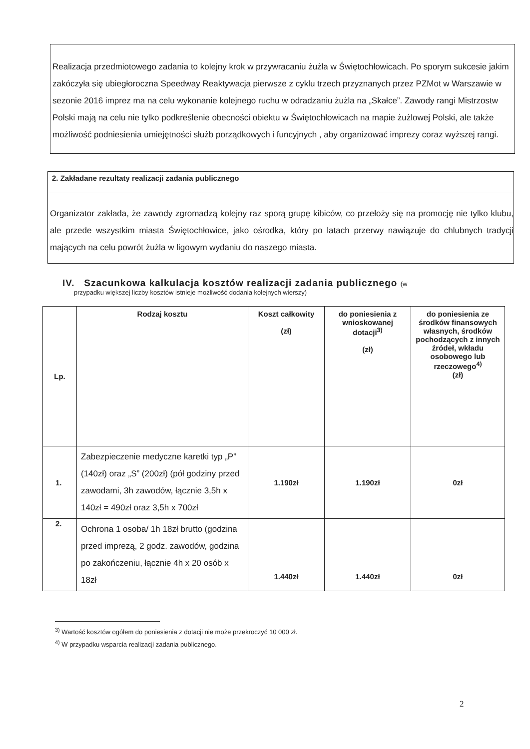Realizacja przedmiotowego zadania to kolejny krok w przywracaniu żużla w Świętochłowicach. Po sporym sukcesie jakim zakóczyła się ubiegłoroczna Speedway Reaktywacja pierwsze z cyklu trzech przyznanych przez PZMot w Warszawie w sezonie 2016 imprez ma na celu wykonanie kolejnego ruchu w odradzaniu żużla na „Skałce”. Zawody rangi Mistrzostw Polski mają na celu nie tylko podkreślenie obecności obiektu w Świętochłowicach na mapie żużlowej Polski, ale także możliwość podniesienia umiejętności służb porządkowych i funcyjnych , aby organizować imprezy coraz wyższej rangi.
2. Zakładane rezultaty realizacji zadania publicznego
Organizator zakłada, że zawody zgromadzą kolejny raz sporą grupę kibiców, co przełoży się na promocję nie tylko klubu, ale przede wszystkim miasta Świętochłowice, jako ośrodka, który po latach przerwy nawiązuje do chlubnych tradycji mających na celu powrót żużla w ligowym wydaniu do naszego miasta.
IV. Szacunkowa kalkulacja kosztów realizacji zadania publicznego (w
przypadku większej liczby kosztów istnieje możliwość dodania kolejnych wierszy)
| Lp. | Rodzaj kosztu | Koszt całkowity (zł) | do poniesienia z wnioskowanej dotacji<sup>3)</sup> (zł) | do poniesienia ze środków finansowych własnych, środków pochodzących z innych źródeł, wkładu osobowego lub rzeczowego<sup>4)</sup> (zł) |
| --- | --- | --- | --- | --- |
| 1. | Zabezpieczenie medyczne karetki typ „P” (140zł) oraz „S” (200zł) (pół godziny przed zawodami, 3h zawodów, łącznie 3,5h x 140zł = 490zł oraz 3,5h x 700zł | 1.190zł | 1.190zł | 0zł |
| 2. | Ochrona 1 osoba/ 1h 18zł brutto (godzina przed imprezą, 2 godz. zawodów, godzina po zakończeniu, łącznie 4h x 20 osób x 18zł | 1.440zł | 1.440zł | 0zł |
<sup>3)</sup> Wartość kosztów ogółem do poniesienia z dotacji nie może przekroczyć 10 000 zł.
<sup>4)</sup> W przypadku wsparcia realizacji zadania publicznego.
2